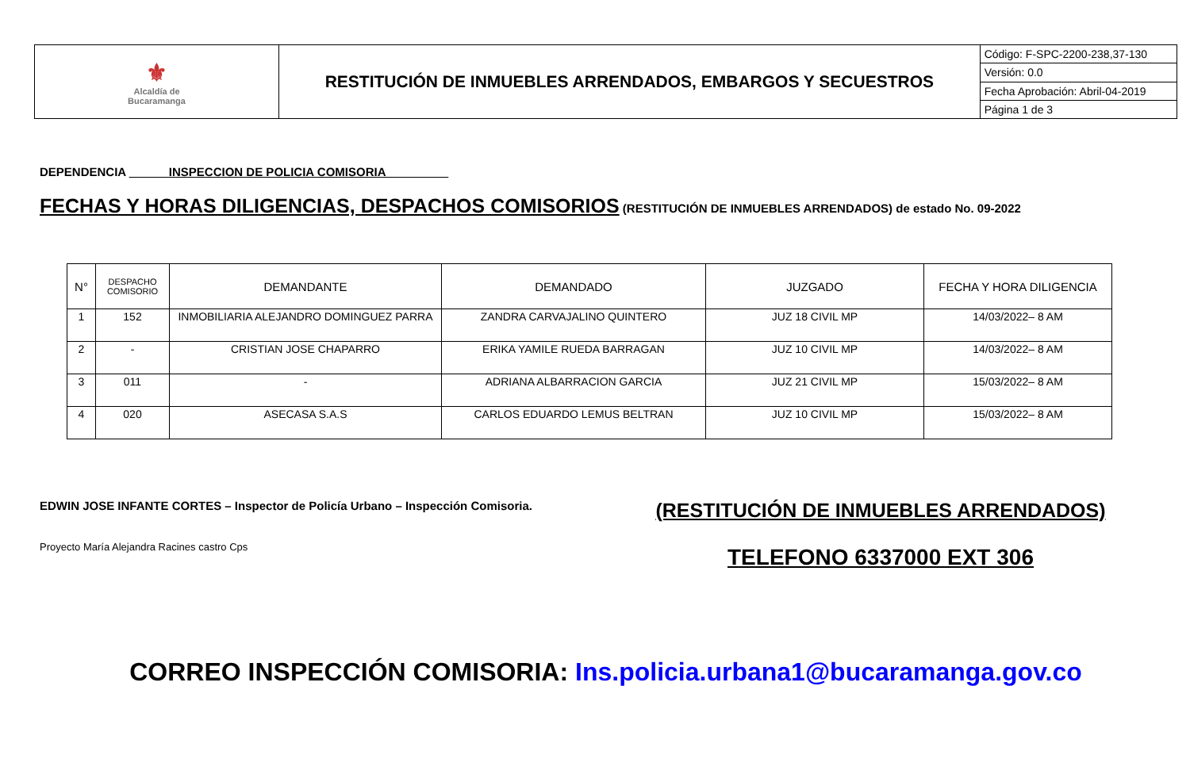| ⚜ Alcaldía de Bucaramanga | RESTITUCIÓN DE INMUEBLES ARRENDADOS, EMBARGOS Y SECUESTROS | Código: F-SPC-2200-238,37-130 |
| | | Versión: 0.0 |
| | | Fecha Aprobación: Abril-04-2019 |
| | | Página 1 de 3 |
DEPENDENCIA ______INSPECCION DE POLICIA COMISORIA _________
FECHAS Y HORAS DILIGENCIAS, DESPACHOS COMISORIOS (RESTITUCIÓN DE INMUEBLES ARRENDADOS) de estado No. 09-2022
| N° | DESPACHO COMISORIO | DEMANDANTE | DEMANDADO | JUZGADO | FECHA Y HORA DILIGENCIA |
| --- | --- | --- | --- | --- | --- |
| 1 | 152 | INMOBILIARIA ALEJANDRO DOMINGUEZ PARRA | ZANDRA CARVAJALINO QUINTERO | JUZ 18 CIVIL MP | 14/03/2022– 8 AM |
| 2 | - | CRISTIAN JOSE CHAPARRO | ERIKA YAMILE RUEDA BARRAGAN | JUZ 10 CIVIL MP | 14/03/2022– 8 AM |
| 3 | 011 | - | ADRIANA ALBARRACION GARCIA | JUZ 21 CIVIL MP | 15/03/2022– 8 AM |
| 4 | 020 | ASECASA S.A.S | CARLOS EDUARDO LEMUS BELTRAN | JUZ 10 CIVIL MP | 15/03/2022– 8 AM |
EDWIN JOSE INFANTE CORTES – Inspector de Policía Urbano – Inspección Comisoria.
Proyecto María Alejandra Racines castro Cps
(RESTITUCIÓN DE INMUEBLES ARRENDADOS)
TELEFONO 6337000 EXT 306
CORREO INSPECCIÓN COMISORIA: Ins.policia.urbana1@bucaramanga.gov.co